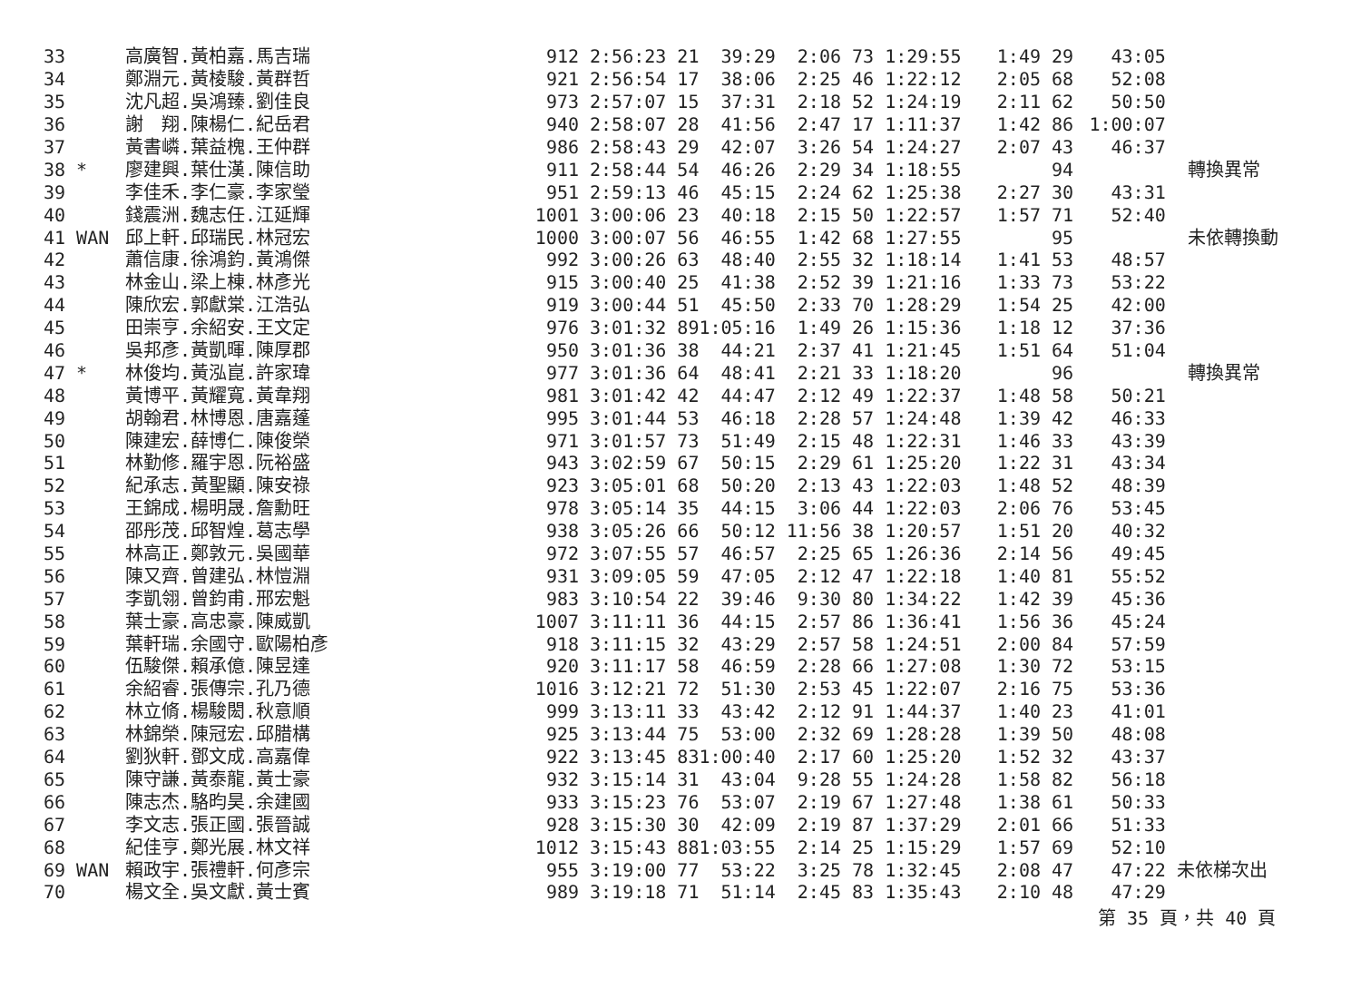| 33 | 高廣智.黃柏嘉.馬吉瑞 | 912 | 2:56:23 21 | 39:29 | 2:06 73 1:29:55 | 1:49 29 | 43:05 | |
| 34 | 鄭淵元.黃棱駿.黃群哲 | 921 | 2:56:54 17 | 38:06 | 2:25 46 1:22:12 | 2:05 68 | 52:08 | |
| 35 | 沈凡超.吳鴻臻.劉佳良 | 973 | 2:57:07 15 | 37:31 | 2:18 52 1:24:19 | 2:11 62 | 50:50 | |
| 36 | 謝 翔.陳楊仁.紀岳君 | 940 | 2:58:07 28 | 41:56 | 2:47 17 1:11:37 | 1:42 86 | 1:00:07 | |
| 37 | 黃書嶙.葉益槐.王仲群 | 986 | 2:58:43 29 | 42:07 | 3:26 54 1:24:27 | 2:07 43 | 46:37 | |
| 38 * | 廖建興.葉仕漢.陳信助 | 911 | 2:58:44 54 | 46:26 | 2:29 34 1:18:55 | 94 | | 轉換異常 |
| 39 | 李佳禾.李仁豪.李家瑩 | 951 | 2:59:13 46 | 45:15 | 2:24 62 1:25:38 | 2:27 30 | 43:31 | |
| 40 | 錢震洲.魏志任.江延輝 | 1001 | 3:00:06 23 | 40:18 | 2:15 50 1:22:57 | 1:57 71 | 52:40 | |
| 41 WAN | 邱上軒.邱瑞民.林冠宏 | 1000 | 3:00:07 56 | 46:55 | 1:42 68 1:27:55 | 95 | | 未依轉換動 |
| 42 | 蕭信康.徐鴻鈞.黃鴻傑 | 992 | 3:00:26 63 | 48:40 | 2:55 32 1:18:14 | 1:41 53 | 48:57 | |
| 43 | 林金山.梁上棟.林彥光 | 915 | 3:00:40 25 | 41:38 | 2:52 39 1:21:16 | 1:33 73 | 53:22 | |
| 44 | 陳欣宏.郭獻棠.江浩弘 | 919 | 3:00:44 51 | 45:50 | 2:33 70 1:28:29 | 1:54 25 | 42:00 | |
| 45 | 田崇亨.余紹安.王文定 | 976 | 3:01:32 89 | 1:05:16 | 1:49 26 1:15:36 | 1:18 12 | 37:36 | |
| 46 | 吳邦彥.黃凱暉.陳厚郡 | 950 | 3:01:36 38 | 44:21 | 2:37 41 1:21:45 | 1:51 64 | 51:04 | |
| 47 * | 林俊均.黃泓崑.許家瑋 | 977 | 3:01:36 64 | 48:41 | 2:21 33 1:18:20 | 96 | | 轉換異常 |
| 48 | 黃博平.黃耀寬.黃韋翔 | 981 | 3:01:42 42 | 44:47 | 2:12 49 1:22:37 | 1:48 58 | 50:21 | |
| 49 | 胡翰君.林博恩.唐嘉蓬 | 995 | 3:01:44 53 | 46:18 | 2:28 57 1:24:48 | 1:39 42 | 46:33 | |
| 50 | 陳建宏.薛博仁.陳俊榮 | 971 | 3:01:57 73 | 51:49 | 2:15 48 1:22:31 | 1:46 33 | 43:39 | |
| 51 | 林勤修.羅宇恩.阮裕盛 | 943 | 3:02:59 67 | 50:15 | 2:29 61 1:25:20 | 1:22 31 | 43:34 | |
| 52 | 紀承志.黃聖顯.陳安祿 | 923 | 3:05:01 68 | 50:20 | 2:13 43 1:22:03 | 1:48 52 | 48:39 | |
| 53 | 王錦成.楊明晟.詹勳旺 | 978 | 3:05:14 35 | 44:15 | 3:06 44 1:22:03 | 2:06 76 | 53:45 | |
| 54 | 邵彤茂.邱智煌.葛志學 | 938 | 3:05:26 66 | 50:12 | 11:56 38 1:20:57 | 1:51 20 | 40:32 | |
| 55 | 林高正.鄭敦元.吳國華 | 972 | 3:07:55 57 | 46:57 | 2:25 65 1:26:36 | 2:14 56 | 49:45 | |
| 56 | 陳又齊.曾建弘.林愷淵 | 931 | 3:09:05 59 | 47:05 | 2:12 47 1:22:18 | 1:40 81 | 55:52 | |
| 57 | 李凱翎.曾鈞甫.邢宏魁 | 983 | 3:10:54 22 | 39:46 | 9:30 80 1:34:22 | 1:42 39 | 45:36 | |
| 58 | 葉士豪.高忠豪.陳威凱 | 1007 | 3:11:11 36 | 44:15 | 2:57 86 1:36:41 | 1:56 36 | 45:24 | |
| 59 | 葉軒瑞.余國守.歐陽柏彥 | 918 | 3:11:15 32 | 43:29 | 2:57 58 1:24:51 | 2:00 84 | 57:59 | |
| 60 | 伍駿傑.賴承億.陳昱達 | 920 | 3:11:17 58 | 46:59 | 2:28 66 1:27:08 | 1:30 72 | 53:15 | |
| 61 | 余紹睿.張傳宗.孔乃德 | 1016 | 3:12:21 72 | 51:30 | 2:53 45 1:22:07 | 2:16 75 | 53:36 | |
| 62 | 林立脩.楊駿閎.秋意順 | 999 | 3:13:11 33 | 43:42 | 2:12 91 1:44:37 | 1:40 23 | 41:01 | |
| 63 | 林錦榮.陳冠宏.邱腊構 | 925 | 3:13:44 75 | 53:00 | 2:32 69 1:28:28 | 1:39 50 | 48:08 | |
| 64 | 劉狄軒.鄧文成.高嘉偉 | 922 | 3:13:45 83 | 1:00:40 | 2:17 60 1:25:20 | 1:52 32 | 43:37 | |
| 65 | 陳守謙.黃泰龍.黃士豪 | 932 | 3:15:14 31 | 43:04 | 9:28 55 1:24:28 | 1:58 82 | 56:18 | |
| 66 | 陳志杰.駱昀昊.余建國 | 933 | 3:15:23 76 | 53:07 | 2:19 67 1:27:48 | 1:38 61 | 50:33 | |
| 67 | 李文志.張正國.張晉誠 | 928 | 3:15:30 30 | 42:09 | 2:19 87 1:37:29 | 2:01 66 | 51:33 | |
| 68 | 紀佳亨.鄭光展.林文祥 | 1012 | 3:15:43 88 | 1:03:55 | 2:14 25 1:15:29 | 1:57 69 | 52:10 | |
| 69 WAN | 賴政宇.張禮軒.何彥宗 | 955 | 3:19:00 77 | 53:22 | 3:25 78 1:32:45 | 2:08 47 | 47:22 | 未依梯次出 |
| 70 | 楊文全.吳文獻.黃士賓 | 989 | 3:19:18 71 | 51:14 | 2:45 83 1:35:43 | 2:10 48 | 47:29 | |
第 35 頁，共 40 頁